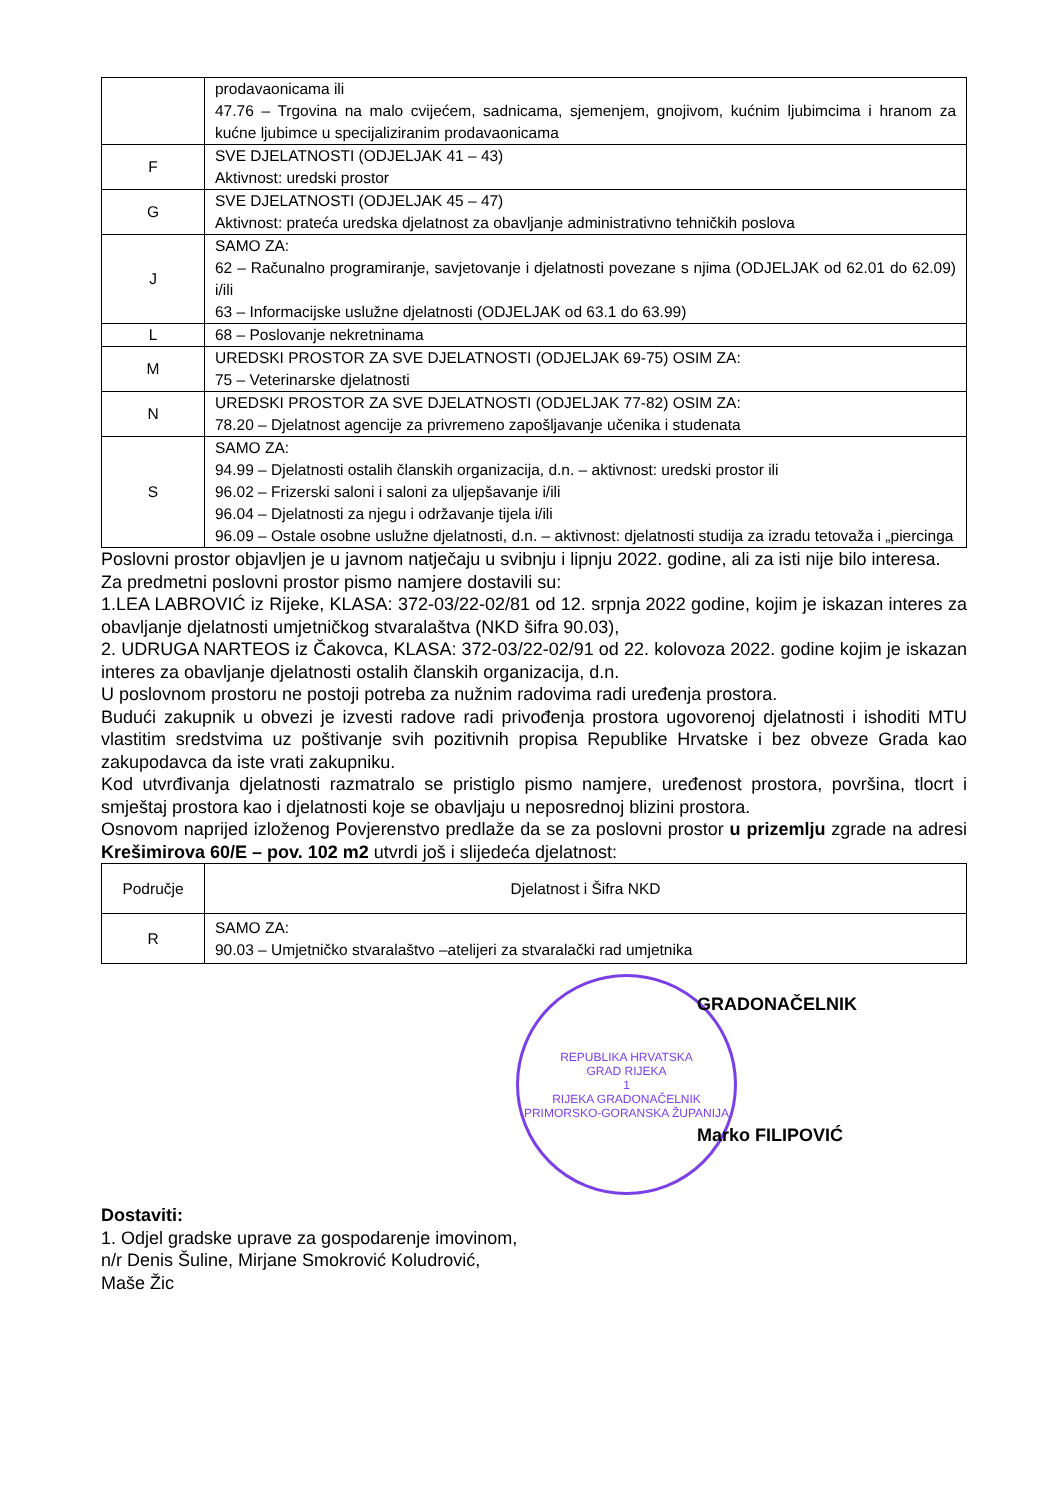| | prodavaonicama ili 47.76 – Trgovina na malo cvijećem, sadnicama, sjemenjem, gnojivom, kućnim ljubimcima i hranom za kućne ljubimce u specijaliziranim prodavaonicama |
| F | SVE DJELATNOSTI (ODJELJAK 41 – 43) Aktivnost: uredski prostor |
| G | SVE DJELATNOSTI (ODJELJAK 45 – 47) Aktivnost: prateća uredska djelatnost za obavljanje administrativno tehničkih poslova |
| J | SAMO ZA: 62 – Računalno programiranje, savjetovanje i djelatnosti povezane s njima (ODJELJAK od 62.01 do 62.09) i/ili 63 – Informacijske uslužne djelatnosti (ODJELJAK od 63.1 do 63.99) |
| L | 68 – Poslovanje nekretninama |
| M | UREDSKI PROSTOR ZA SVE DJELATNOSTI (ODJELJAK 69-75) OSIM ZA: 75 – Veterinarske djelatnosti |
| N | UREDSKI PROSTOR ZA SVE DJELATNOSTI (ODJELJAK 77-82) OSIM ZA: 78.20 – Djelatnost agencije za privremeno zapošljavanje učenika i studenata |
| S | SAMO ZA: 94.99 – Djelatnosti ostalih članskih organizacija, d.n. – aktivnost: uredski prostor ili 96.02 – Frizerski saloni i saloni za uljepšavanje i/ili 96.04 – Djelatnosti za njegu i održavanje tijela i/ili 96.09 – Ostale osobne uslužne djelatnosti, d.n. – aktivnost: djelatnosti studija za izradu tetovaža i „piercinga |
Poslovni prostor objavljen je u javnom natječaju u svibnju i lipnju 2022. godine, ali za isti nije bilo interesa.
Za predmetni poslovni prostor pismo namjere dostavili su:
1.LEA LABROVIĆ iz Rijeke, KLASA: 372-03/22-02/81 od 12. srpnja 2022 godine, kojim je iskazan interes za obavljanje djelatnosti umjetničkog stvaralaštva (NKD šifra 90.03),
2. UDRUGA NARTEOS iz Čakovca, KLASA: 372-03/22-02/91 od 22. kolovoza 2022. godine kojim je iskazan interes za obavljanje djelatnosti ostalih članskih organizacija, d.n.
U poslovnom prostoru ne postoji potreba za nužnim radovima radi uređenja prostora.
Budući zakupnik u obvezi je izvesti radove radi privođenja prostora ugovorenoj djelatnosti i ishoditi MTU vlastitim sredstvima uz poštivanje svih pozitivnih propisa Republike Hrvatske i bez obveze Grada kao zakupodavca da iste vrati zakupniku.
Kod utvrđivanja djelatnosti razmatralo se pristiglo pismo namjere, uređenost prostora, površina, tlocrt i smještaj prostora kao i djelatnosti koje se obavljaju u neposrednoj blizini prostora.
Osnovom naprijed izloženog Povjerenstvo predlaže da se za poslovni prostor u prizemlju zgrade na adresi Krešimirova 60/E – pov. 102 m2 utvrdi još i slijedeća djelatnost:
| Područje | Djelatnost i Šifra NKD |
| --- | --- |
| R | SAMO ZA: 90.03 – Umjetničko stvaralaštvo –atelijeri za stvaralački rad umjetnika |
REPUBLIKA HRVATSKA
GRAD RIJEKA
1
RIJEKA GRADONAČELNIK
PRIMORSKO-GORANSKA ŽUPANIJA
GRADONAČELNIK
Marko FILIPOVIĆ
Dostaviti:
1. Odjel gradske uprave za gospodarenje imovinom,
n/r Denis Šuline, Mirjane Smokrović Koludrović,
Maše Žic